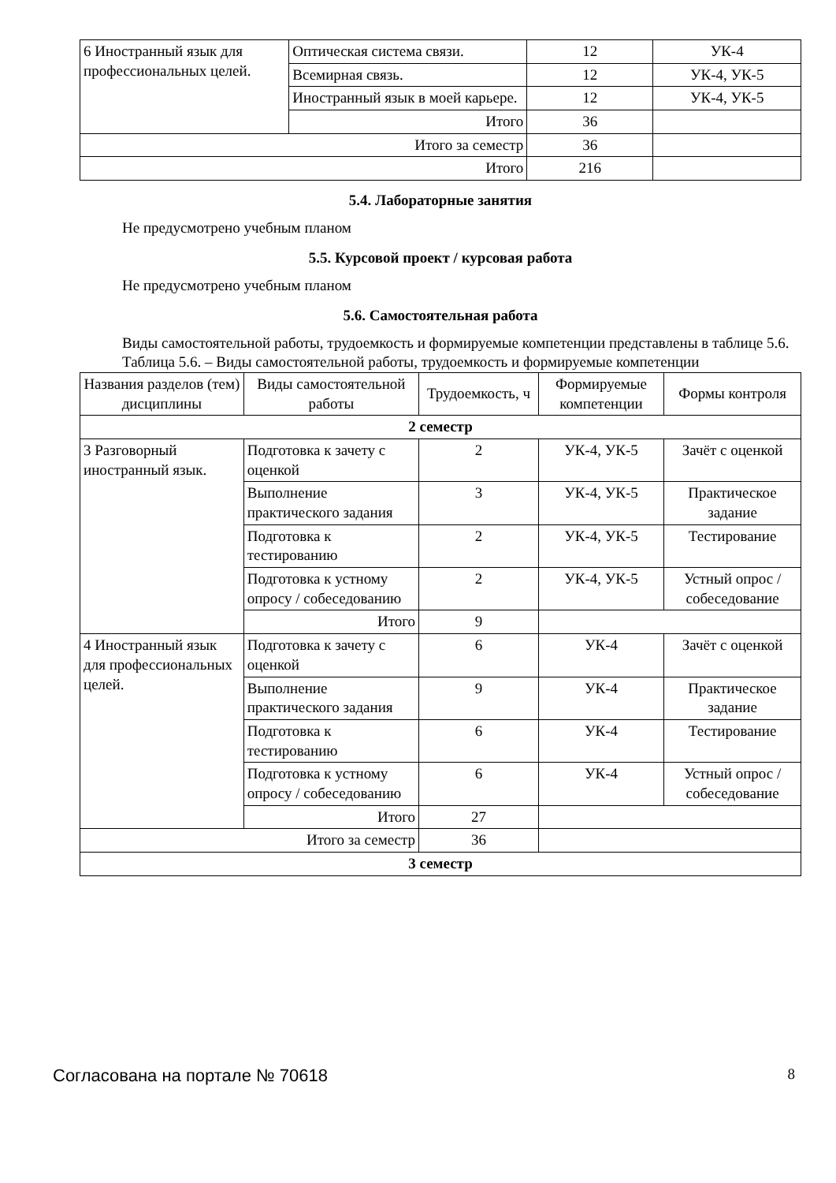| 6 Иностранный язык для профессиональных целей. | Оптическая система связи. | 12 | УК-4 |
| | Всемирная связь. | 12 | УК-4, УК-5 |
| | Иностранный язык в моей карьере. | 12 | УК-4, УК-5 |
| | Итого | 36 | |
| Итого за семестр | | 36 | |
| Итого | | 216 | |
5.4. Лабораторные занятия
Не предусмотрено учебным планом
5.5. Курсовой проект / курсовая работа
Не предусмотрено учебным планом
5.6. Самостоятельная работа
Виды самостоятельной работы, трудоемкость и формируемые компетенции представлены в таблице 5.6.
Таблица 5.6. – Виды самостоятельной работы, трудоемкость и формируемые компетенции
| Названия разделов (тем) дисциплины | Виды самостоятельной работы | Трудоемкость, ч | Формируемые компетенции | Формы контроля |
| --- | --- | --- | --- | --- |
| 2 семестр | | | | |
| 3 Разговорный иностранный язык. | Подготовка к зачету с оценкой | 2 | УК-4, УК-5 | Зачёт с оценкой |
| | Выполнение практического задания | 3 | УК-4, УК-5 | Практическое задание |
| | Подготовка к тестированию | 2 | УК-4, УК-5 | Тестирование |
| | Подготовка к устному опросу / собеседованию | 2 | УК-4, УК-5 | Устный опрос / собеседование |
| | Итого | 9 | | |
| 4 Иностранный язык для профессиональных целей. | Подготовка к зачету с оценкой | 6 | УК-4 | Зачёт с оценкой |
| | Выполнение практического задания | 9 | УК-4 | Практическое задание |
| | Подготовка к тестированию | 6 | УК-4 | Тестирование |
| | Подготовка к устному опросу / собеседованию | 6 | УК-4 | Устный опрос / собеседование |
| | Итого | 27 | | |
| Итого за семестр | | 36 | | |
| 3 семестр | | | | |
Согласована на портале № 70618 8